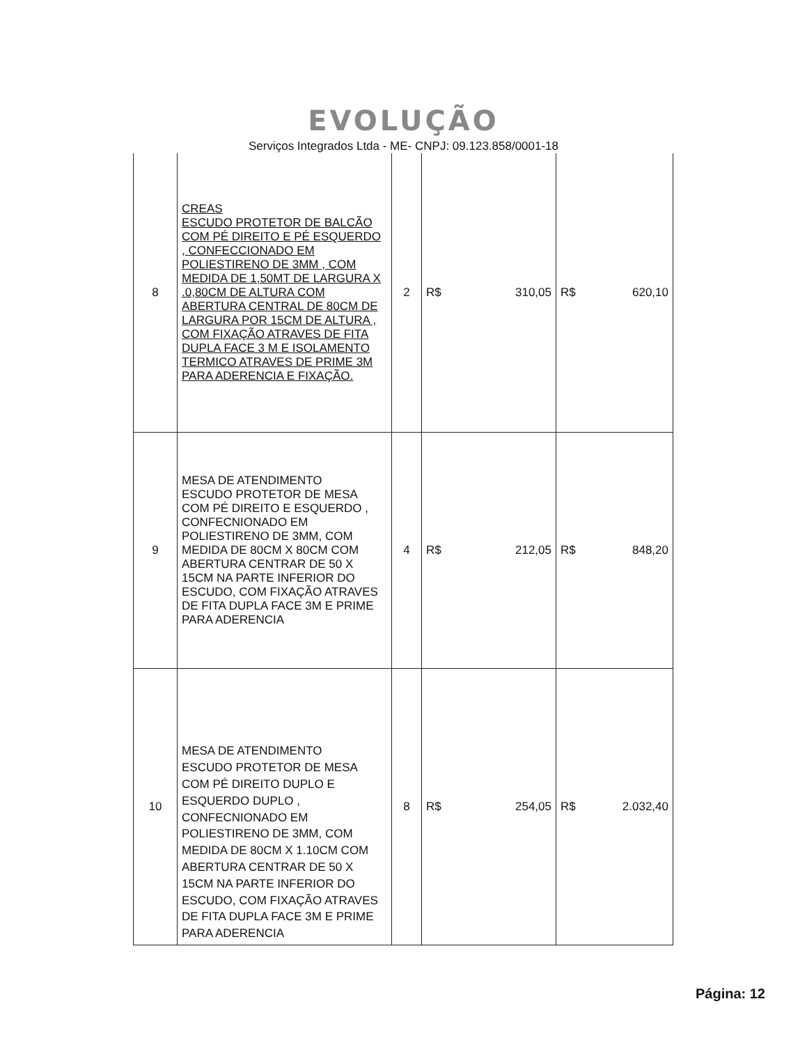EVOLUÇÃO
Serviços Integrados Ltda - ME- CNPJ: 09.123.858/0001-18
| 8 | CREAS ESCUDO PROTETOR DE BALCÃO COM PÉ DIREITO E PÉ ESQUERDO , CONFECCIONADO EM POLIESTIRENO DE 3MM , COM MEDIDA DE 1,50MT DE LARGURA X .0,80CM DE ALTURA COM ABERTURA CENTRAL DE 80CM DE LARGURA POR 15CM DE ALTURA , COM FIXAÇÃO ATRAVES DE FITA DUPLA FACE 3 M E ISOLAMENTO TERMICO ATRAVES DE PRIME 3M PARA ADERENCIA E FIXAÇÃO. | 2 | R$ 310,05 | R$ 620,10 |
| 9 | MESA DE ATENDIMENTO ESCUDO PROTETOR DE MESA COM PÉ DIREITO E ESQUERDO , CONFECNIONADO EM POLIESTIRENO DE 3MM, COM MEDIDA DE 80CM X 80CM COM ABERTURA CENTRAR DE 50 X 15CM NA PARTE INFERIOR DO ESCUDO, COM FIXAÇÃO ATRAVES DE FITA DUPLA FACE 3M E PRIME PARA ADERENCIA | 4 | R$ 212,05 | R$ 848,20 |
| 10 | MESA DE ATENDIMENTO ESCUDO PROTETOR DE MESA COM PÉ DIREITO DUPLO E ESQUERDO DUPLO , CONFECNIONADO EM POLIESTIRENO DE 3MM, COM MEDIDA DE 80CM X 1.10CM COM ABERTURA CENTRAR DE 50 X 15CM NA PARTE INFERIOR DO ESCUDO, COM FIXAÇÃO ATRAVES DE FITA DUPLA FACE 3M E PRIME PARA ADERENCIA | 8 | R$ 254,05 | R$ 2.032,40 |
Página: 12